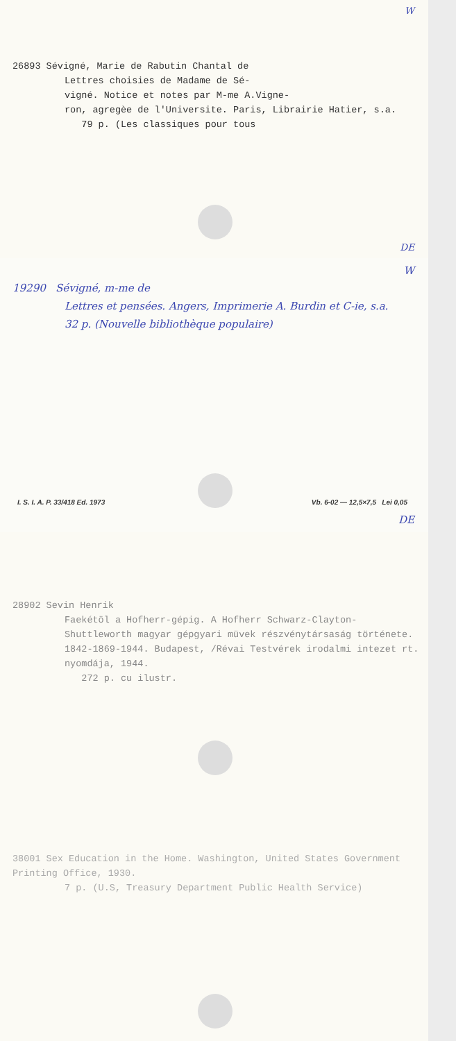W
26893 Sévigné, Marie de Rabutin Chantal de
Lettres choisies de Madame de Sé-
vigné. Notice et notes par M-me A.Vigne-
ron, agregèe de l'Universite. Paris, Librairie Hatier, s.a.
79 p. (Les classiques pour tous
DE
W
19290 Sévigné, m-me de
Lettres et pensées. Angers, Imprimerie A. Burdin et C-ie, s.a.
32 p. (Nouvelle bibliothèque populaire)
I. S. I. A. P. 33/418 Ed. 1973 Vb. 6-02 — 12,5×7,5 Lei 0,05
DE
28902 Sevin Henrik
Faekétöl a Hofherr-gépig. A Hofherr Schwarz-Clayton-Shuttleworth magyar gépgyari müvek részvénytársaság története. 1842-1869-1944. Budapest, /Révai Testvérek irodalmi intezet rt. nyomdája, 1944.
272 p. cu ilustr.
38001 Sex Education in the Home. Washington, United States Government Printing Office, 1930.
7 p. (U.S, Treasury Department Public Health Service)